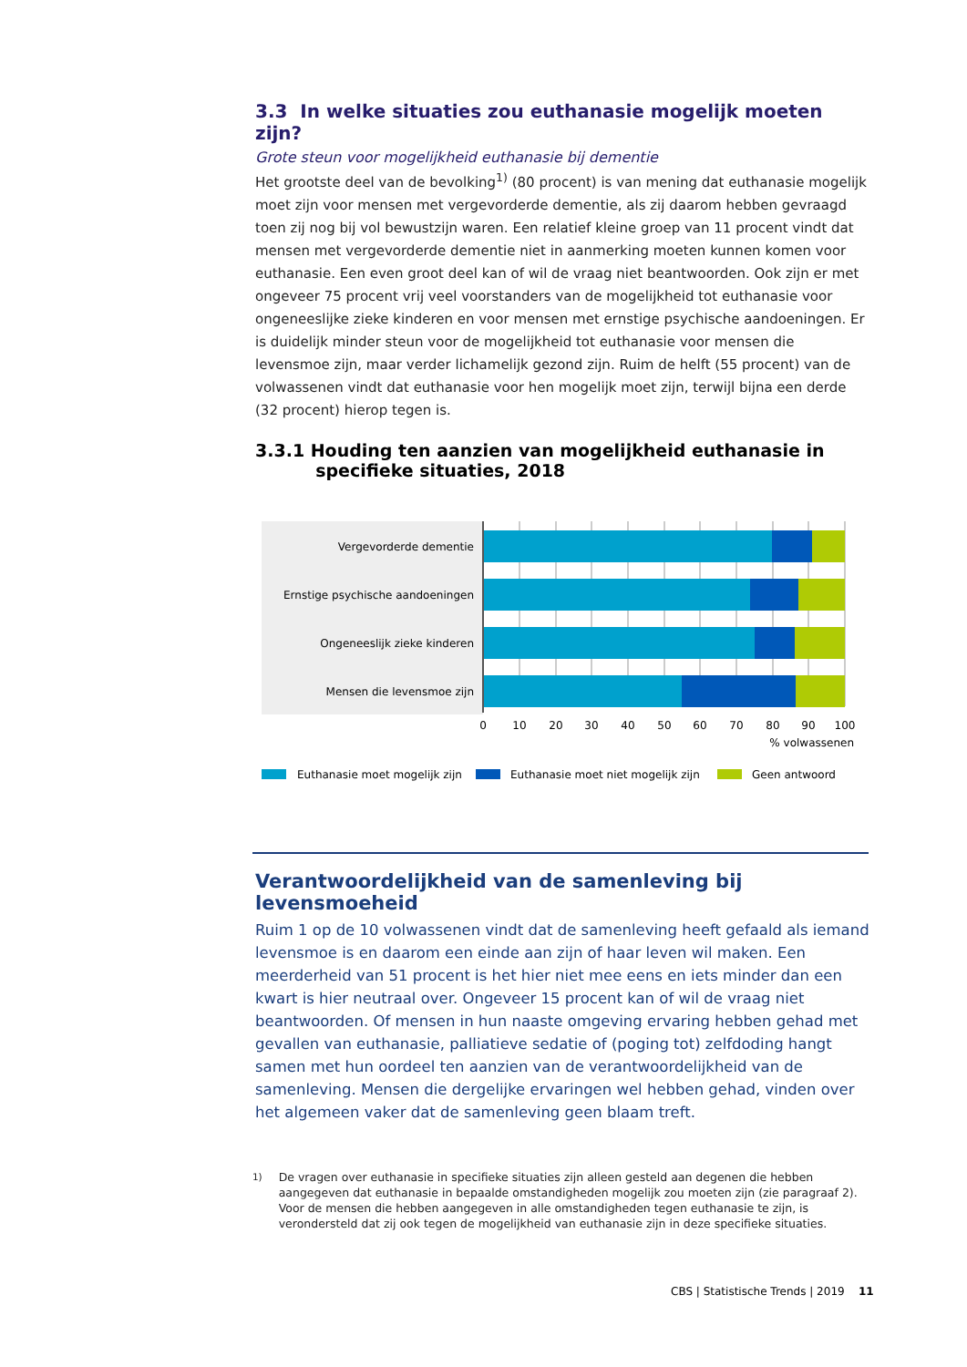3.3 In welke situaties zou euthanasie mogelijk moeten zijn?
Grote steun voor mogelijkheid euthanasie bij dementie
Het grootste deel van de bevolking<sup>1)</sup> (80 procent) is van mening dat euthanasie mogelijk moet zijn voor mensen met vergevorderde dementie, als zij daarom hebben gevraagd toen zij nog bij vol bewustzijn waren. Een relatief kleine groep van 11 procent vindt dat mensen met vergevorderde dementie niet in aanmerking moeten kunnen komen voor euthanasie. Een even groot deel kan of wil de vraag niet beantwoorden. Ook zijn er met ongeveer 75 procent vrij veel voorstanders van de mogelijkheid tot euthanasie voor ongeneeslijke zieke kinderen en voor mensen met ernstige psychische aandoeningen. Er is duidelijk minder steun voor de mogelijkheid tot euthanasie voor mensen die levensmoe zijn, maar verder lichamelijk gezond zijn. Ruim de helft (55 procent) van de volwassenen vindt dat euthanasie voor hen mogelijk moet zijn, terwijl bijna een derde (32 procent) hierop tegen is.
3.3.1 Houding ten aanzien van mogelijkheid euthanasie in
specifieke situaties, 2018
Vergevorderde dementie
Ernstige psychische aandoeningen
Ongeneeslijk zieke kinderen
Mensen die levensmoe zijn
0
10
20
30
40
50
60
70
80
90
100
% volwassenen
Euthanasie moet mogelijk zijn
Euthanasie moet niet mogelijk zijn
Geen antwoord
Verantwoordelijkheid van de samenleving bij levensmoeheid
Ruim 1 op de 10 volwassenen vindt dat de samenleving heeft gefaald als iemand levensmoe is en daarom een einde aan zijn of haar leven wil maken. Een meerderheid van 51 procent is het hier niet mee eens en iets minder dan een kwart is hier neutraal over. Ongeveer 15 procent kan of wil de vraag niet beantwoorden. Of mensen in hun naaste omgeving ervaring hebben gehad met gevallen van euthanasie, palliatieve sedatie of (poging tot) zelfdoding hangt samen met hun oordeel ten aanzien van de verantwoordelijkheid van de samenleving. Mensen die dergelijke ervaringen wel hebben gehad, vinden over het algemeen vaker dat de samenleving geen blaam treft.
<sup>1)</sup> De vragen over euthanasie in specifieke situaties zijn alleen gesteld aan degenen die hebben aangegeven dat euthanasie in bepaalde omstandigheden mogelijk zou moeten zijn (zie paragraaf 2). Voor de mensen die hebben aangegeven in alle omstandigheden tegen euthanasie te zijn, is verondersteld dat zij ook tegen de mogelijkheid van euthanasie zijn in deze specifieke situaties.
CBS | Statistische Trends | 2019 11